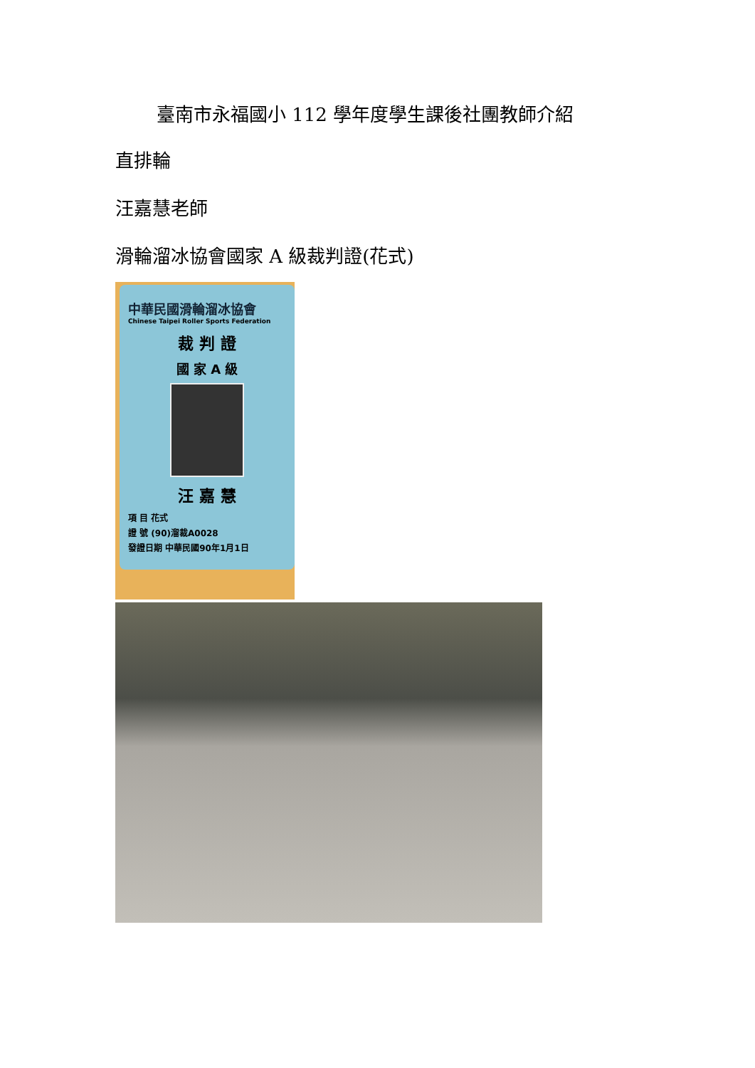臺南市永福國小 112 學年度學生課後社團教師介紹
直排輪
汪嘉慧老師
滑輪溜冰協會國家 A 級裁判證(花式)
中華民國滑輪溜冰協會
Chinese Taipei Roller Sports Federation
裁 判 證
國 家 A 級
汪 嘉 慧
項 目 花式
證 號 (90)溜裁A0028
發證日期 中華民國90年1月1日